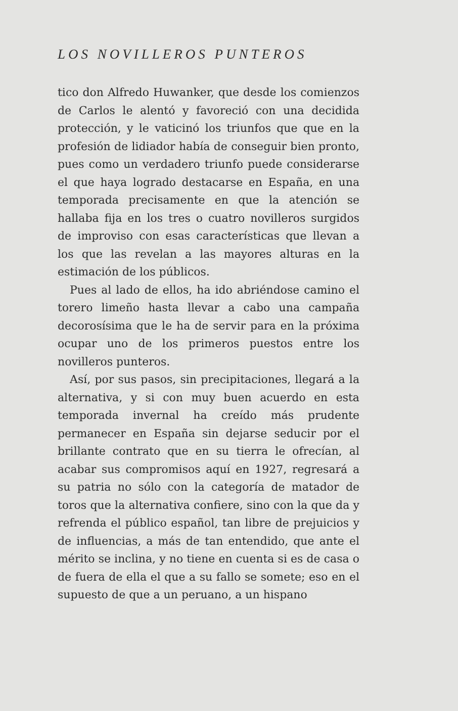LOS NOVILLEROS PUNTEROS
tico don Alfredo Huwanker, que desde los comienzos de Carlos le alentó y favoreció con una decidida protección, y le vaticinó los triunfos que que en la profesión de lidiador había de conseguir bien pronto, pues como un verdadero triunfo puede considerarse el que haya logrado destacarse en España, en una temporada precisamente en que la atención se hallaba fija en los tres o cuatro novilleros surgidos de improviso con esas características que llevan a los que las revelan a las mayores alturas en la estimación de los públicos.
Pues al lado de ellos, ha ido abriéndose camino el torero limeño hasta llevar a cabo una campaña decorosísima que le ha de servir para en la próxima ocupar uno de los primeros puestos entre los novilleros punteros.
Así, por sus pasos, sin precipitaciones, llegará a la alternativa, y si con muy buen acuerdo en esta temporada invernal ha creído más prudente permanecer en España sin dejarse seducir por el brillante contrato que en su tierra le ofrecían, al acabar sus compromisos aquí en 1927, regresará a su patria no sólo con la categoría de matador de toros que la alternativa confiere, sino con la que da y refrenda el público español, tan libre de prejuicios y de influencias, a más de tan entendido, que ante el mérito se inclina, y no tiene en cuenta si es de casa o de fuera de ella el que a su fallo se somete; eso en el supuesto de que a un peruano, a un hispano